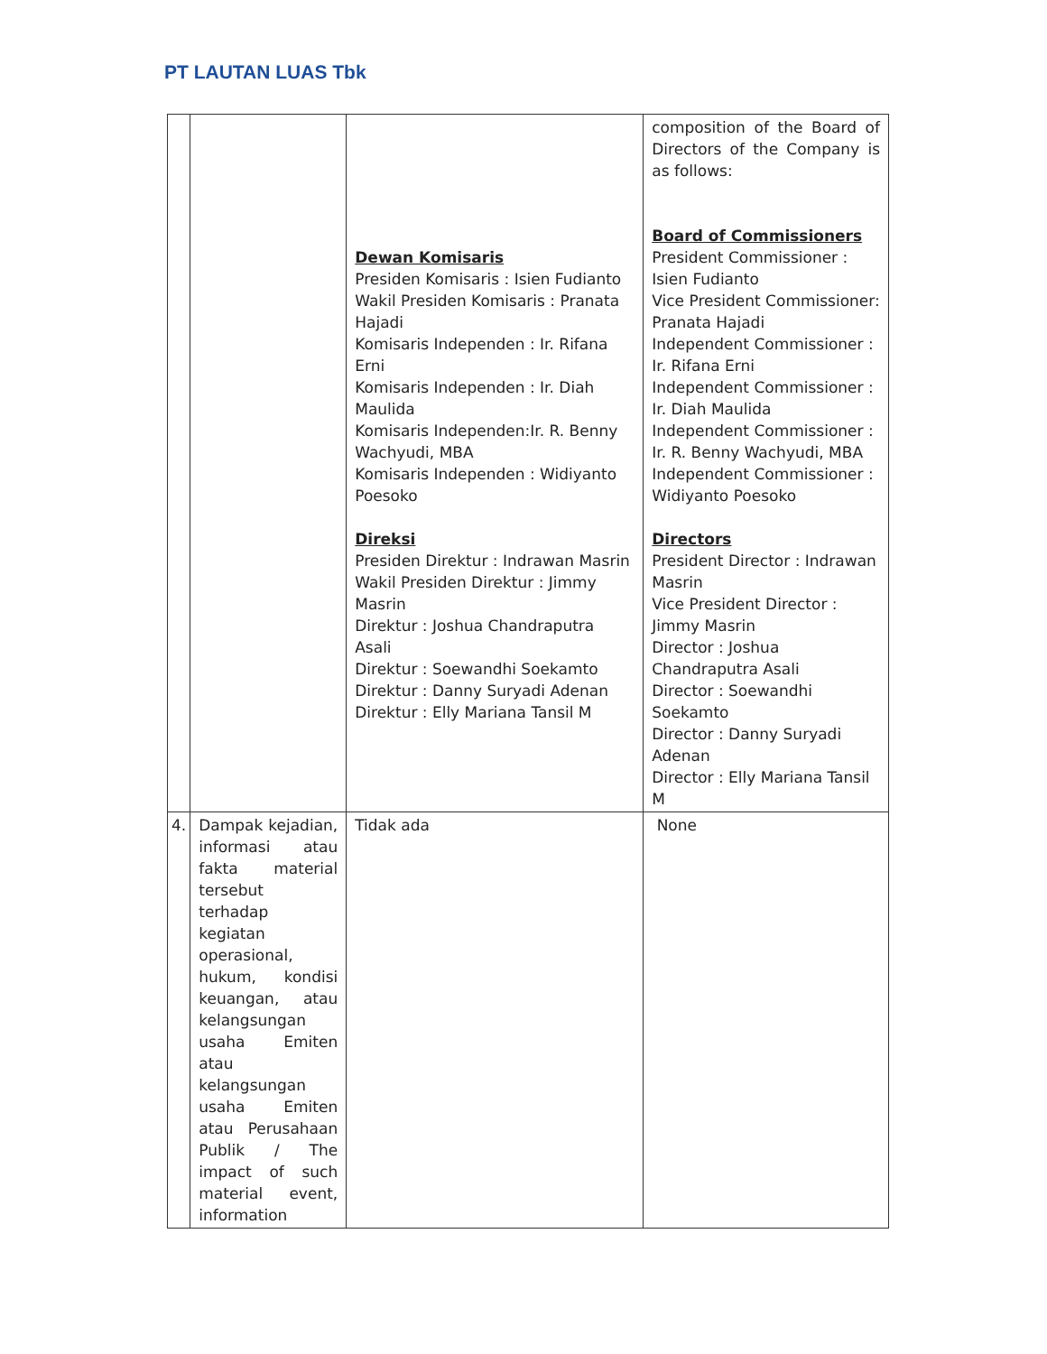PT LAUTAN LUAS Tbk
| | | Dewan Komisaris Presiden Komisaris : Isien Fudianto Wakil Presiden Komisaris : Pranata Hajadi Komisaris Independen : Ir. Rifana Erni Komisaris Independen : Ir. Diah Maulida Komisaris Independen:Ir. R. Benny Wachyudi, MBA Komisaris Independen : Widiyanto Poesoko Direksi Presiden Direktur : Indrawan Masrin Wakil Presiden Direktur : Jimmy Masrin Direktur : Joshua Chandraputra Asali Direktur : Soewandhi Soekamto Direktur : Danny Suryadi Adenan Direktur : Elly Mariana Tansil M | composition of the Board of Directors of the Company is as follows: Board of Commissioners President Commissioner : Isien Fudianto Vice President Commissioner: Pranata Hajadi Independent Commissioner : Ir. Rifana Erni Independent Commissioner : Ir. Diah Maulida Independent Commissioner : Ir. R. Benny Wachyudi, MBA Independent Commissioner : Widiyanto Poesoko Directors President Director : Indrawan Masrin Vice President Director : Jimmy Masrin Director : Joshua Chandraputra Asali Director : Soewandhi Soekamto Director : Danny Suryadi Adenan Director : Elly Mariana Tansil M |
| 4. | Dampak kejadian, informasi atau fakta material tersebut terhadap kegiatan operasional, hukum, kondisi keuangan, atau kelangsungan usaha Emiten atau kelangsungan usaha Emiten atau Perusahaan Publik / The impact of such material event, information | Tidak ada | None |